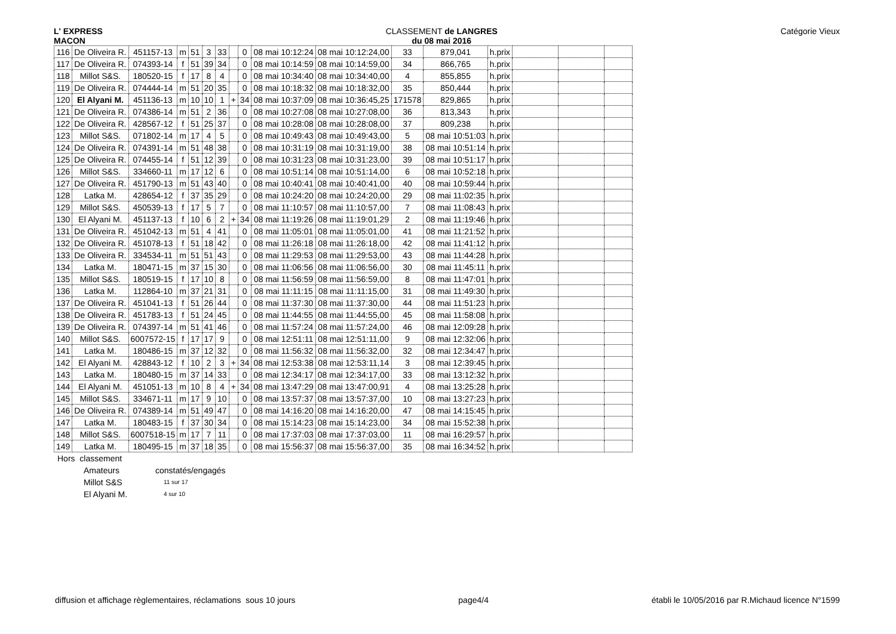L' EXPRESS
MACON
CLASSEMENT de LANGRES
du 08 mai 2016
Catégorie Vieux
| 116 | De Oliveira R. | 451157-13 | m | 51 | 3 | 33 | | 0 | 08 mai 10:12:24 | 08 mai 10:12:24,00 | 33 | 879,041 | h.prix | | | |
| 117 | De Oliveira R. | 074393-14 | f | 51 | 39 | 34 | | 0 | 08 mai 10:14:59 | 08 mai 10:14:59,00 | 34 | 866,765 | h.prix | | | |
| 118 | Millot S&S. | 180520-15 | f | 17 | 8 | 4 | | 0 | 08 mai 10:34:40 | 08 mai 10:34:40,00 | 4 | 855,855 | h.prix | | | |
| 119 | De Oliveira R. | 074444-14 | m | 51 | 20 | 35 | | 0 | 08 mai 10:18:32 | 08 mai 10:18:32,00 | 35 | 850,444 | h.prix | | | |
| 120 | El Alyani M. | 451136-13 | m | 10 | 10 | 1 | + | 34 | 08 mai 10:37:09 | 08 mai 10:36:45,25 | 171578 | 829,865 | h.prix | | | |
| 121 | De Oliveira R. | 074386-14 | m | 51 | 2 | 36 | | 0 | 08 mai 10:27:08 | 08 mai 10:27:08,00 | 36 | 813,343 | h.prix | | | |
| 122 | De Oliveira R. | 428567-12 | f | 51 | 25 | 37 | | 0 | 08 mai 10:28:08 | 08 mai 10:28:08,00 | 37 | 809,238 | h.prix | | | |
| 123 | Millot S&S. | 071802-14 | m | 17 | 4 | 5 | | 0 | 08 mai 10:49:43 | 08 mai 10:49:43,00 | 5 | 08 mai 10:51:03 | h.prix | | | |
| 124 | De Oliveira R. | 074391-14 | m | 51 | 48 | 38 | | 0 | 08 mai 10:31:19 | 08 mai 10:31:19,00 | 38 | 08 mai 10:51:14 | h.prix | | | |
| 125 | De Oliveira R. | 074455-14 | f | 51 | 12 | 39 | | 0 | 08 mai 10:31:23 | 08 mai 10:31:23,00 | 39 | 08 mai 10:51:17 | h.prix | | | |
| 126 | Millot S&S. | 334660-11 | m | 17 | 12 | 6 | | 0 | 08 mai 10:51:14 | 08 mai 10:51:14,00 | 6 | 08 mai 10:52:18 | h.prix | | | |
| 127 | De Oliveira R. | 451790-13 | m | 51 | 43 | 40 | | 0 | 08 mai 10:40:41 | 08 mai 10:40:41,00 | 40 | 08 mai 10:59:44 | h.prix | | | |
| 128 | Latka M. | 428654-12 | f | 37 | 35 | 29 | | 0 | 08 mai 10:24:20 | 08 mai 10:24:20,00 | 29 | 08 mai 11:02:35 | h.prix | | | |
| 129 | Millot S&S. | 450539-13 | f | 17 | 5 | 7 | | 0 | 08 mai 11:10:57 | 08 mai 11:10:57,00 | 7 | 08 mai 11:08:43 | h.prix | | | |
| 130 | El Alyani M. | 451137-13 | f | 10 | 6 | 2 | + | 34 | 08 mai 11:19:26 | 08 mai 11:19:01,29 | 2 | 08 mai 11:19:46 | h.prix | | | |
| 131 | De Oliveira R. | 451042-13 | m | 51 | 4 | 41 | | 0 | 08 mai 11:05:01 | 08 mai 11:05:01,00 | 41 | 08 mai 11:21:52 | h.prix | | | |
| 132 | De Oliveira R. | 451078-13 | f | 51 | 18 | 42 | | 0 | 08 mai 11:26:18 | 08 mai 11:26:18,00 | 42 | 08 mai 11:41:12 | h.prix | | | |
| 133 | De Oliveira R. | 334534-11 | m | 51 | 51 | 43 | | 0 | 08 mai 11:29:53 | 08 mai 11:29:53,00 | 43 | 08 mai 11:44:28 | h.prix | | | |
| 134 | Latka M. | 180471-15 | m | 37 | 15 | 30 | | 0 | 08 mai 11:06:56 | 08 mai 11:06:56,00 | 30 | 08 mai 11:45:11 | h.prix | | | |
| 135 | Millot S&S. | 180519-15 | f | 17 | 10 | 8 | | 0 | 08 mai 11:56:59 | 08 mai 11:56:59,00 | 8 | 08 mai 11:47:01 | h.prix | | | |
| 136 | Latka M. | 112864-10 | m | 37 | 21 | 31 | | 0 | 08 mai 11:11:15 | 08 mai 11:11:15,00 | 31 | 08 mai 11:49:30 | h.prix | | | |
| 137 | De Oliveira R. | 451041-13 | f | 51 | 26 | 44 | | 0 | 08 mai 11:37:30 | 08 mai 11:37:30,00 | 44 | 08 mai 11:51:23 | h.prix | | | |
| 138 | De Oliveira R. | 451783-13 | f | 51 | 24 | 45 | | 0 | 08 mai 11:44:55 | 08 mai 11:44:55,00 | 45 | 08 mai 11:58:08 | h.prix | | | |
| 139 | De Oliveira R. | 074397-14 | m | 51 | 41 | 46 | | 0 | 08 mai 11:57:24 | 08 mai 11:57:24,00 | 46 | 08 mai 12:09:28 | h.prix | | | |
| 140 | Millot S&S. | 6007572-15 | f | 17 | 17 | 9 | | 0 | 08 mai 12:51:11 | 08 mai 12:51:11,00 | 9 | 08 mai 12:32:06 | h.prix | | | |
| 141 | Latka M. | 180486-15 | m | 37 | 12 | 32 | | 0 | 08 mai 11:56:32 | 08 mai 11:56:32,00 | 32 | 08 mai 12:34:47 | h.prix | | | |
| 142 | El Alyani M. | 428843-12 | f | 10 | 2 | 3 | + | 34 | 08 mai 12:53:38 | 08 mai 12:53:11,14 | 3 | 08 mai 12:39:45 | h.prix | | | |
| 143 | Latka M. | 180480-15 | m | 37 | 14 | 33 | | 0 | 08 mai 12:34:17 | 08 mai 12:34:17,00 | 33 | 08 mai 13:12:32 | h.prix | | | |
| 144 | El Alyani M. | 451051-13 | m | 10 | 8 | 4 | + | 34 | 08 mai 13:47:29 | 08 mai 13:47:00,91 | 4 | 08 mai 13:25:28 | h.prix | | | |
| 145 | Millot S&S. | 334671-11 | m | 17 | 9 | 10 | | 0 | 08 mai 13:57:37 | 08 mai 13:57:37,00 | 10 | 08 mai 13:27:23 | h.prix | | | |
| 146 | De Oliveira R. | 074389-14 | m | 51 | 49 | 47 | | 0 | 08 mai 14:16:20 | 08 mai 14:16:20,00 | 47 | 08 mai 14:15:45 | h.prix | | | |
| 147 | Latka M. | 180483-15 | f | 37 | 30 | 34 | | 0 | 08 mai 15:14:23 | 08 mai 15:14:23,00 | 34 | 08 mai 15:52:38 | h.prix | | | |
| 148 | Millot S&S. | 6007518-15 | m | 17 | 7 | 11 | | 0 | 08 mai 17:37:03 | 08 mai 17:37:03,00 | 11 | 08 mai 16:29:57 | h.prix | | | |
| 149 | Latka M. | 180495-15 | m | 37 | 18 | 35 | | 0 | 08 mai 15:56:37 | 08 mai 15:56:37,00 | 35 | 08 mai 16:34:52 | h.prix | | | |
Hors classement
Amateurs constatés/engagés Millot S&S 11 sur 17 El Alyani M. 4 sur 10
diffusion et affichage règlementaires, réclamations sous 10 jours page4/4 établi le 10/05/2016 par R.Michaud licence N°1599